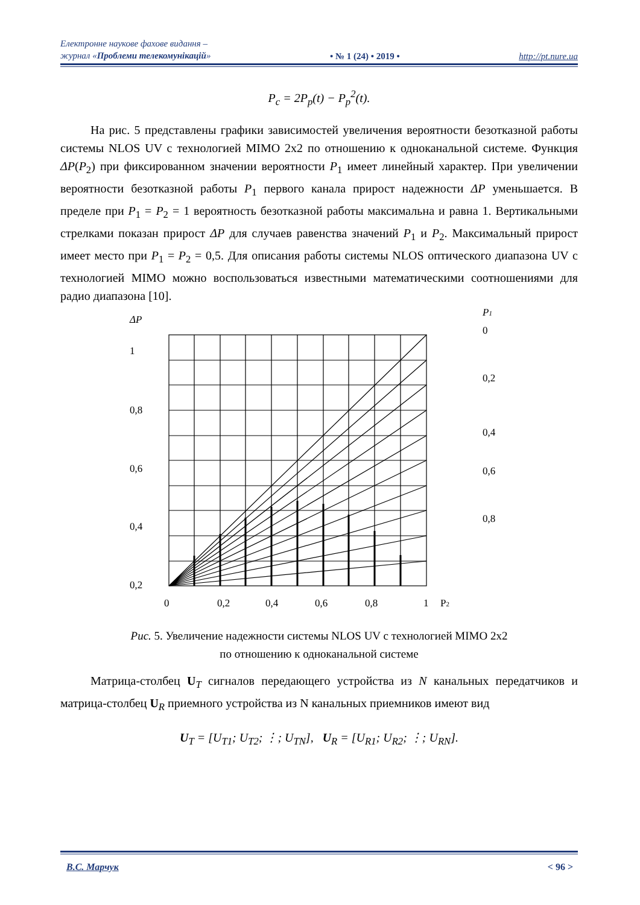Електронне наукове фахове видання –
журнал «Проблеми телекомунікацій»
• № 1 (24) • 2019 •
http://pt.nure.ua
P<sub>c</sub> = 2P<sub>p</sub>(t) − P<sub>p</sub><sup>2</sup>(t).
На рис. 5 представлены графики зависимостей увеличения вероятности безотказной работы системы NLOS UV с технологией MIMO 2x2 по отношению к одноканальной системе. Функция ΔP(P<sub>2</sub>) при фиксированном значении вероятности P<sub>1</sub> имеет линейный характер. При увеличении вероятности безотказной работы P<sub>1</sub> первого канала прирост надежности ΔP уменьшается. В пределе при P<sub>1</sub> = P<sub>2</sub> = 1 вероятность безотказной работы максимальна и равна 1. Вертикальными стрелками показан прирост ΔP для случаев равенства значений P<sub>1</sub> и P<sub>2</sub>. Максимальный прирост имеет место при P<sub>1</sub> = P<sub>2</sub> = 0,5. Для описания работы системы NLOS оптического диапазона UV с технологией MIMO можно воспользоваться известными математическими соотношениями для радио диапазона [10].
ΔP
1
0,8
0,6
0,4
0,2
P1
0
0,2
0,4
0,6
0,8
0
0,2
0,4
0,6
0,8
1
P2
Рис. 5. Увеличение надежности системы NLOS UV с технологией MIMO 2x2
по отношению к одноканальной системе
Матрица-столбец U<sub>T</sub> сигналов передающего устройства из N канальных передатчиков и матрица-столбец U<sub>R</sub> приемного устройства из N канальных приемников имеют вид
U<sub>T</sub> = [U<sub>T1</sub>; U<sub>T2</sub>; ⋮; U<sub>TN</sub>], U<sub>R</sub> = [U<sub>R1</sub>; U<sub>R2</sub>; ⋮; U<sub>RN</sub>].
В.С. Марчук < 96 >